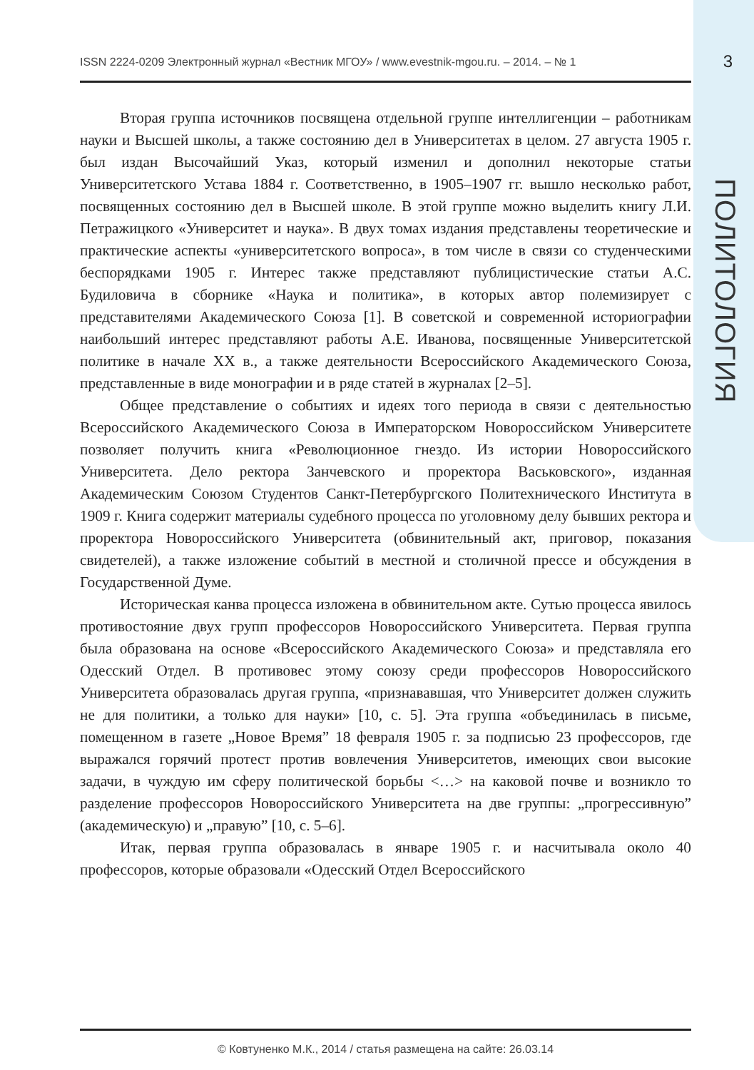ISSN 2224-0209 Электронный журнал «Вестник МГОУ» / www.evestnik-mgou.ru. – 2014. – № 1 3
ПОЛИТОЛОГИЯ
Вторая группа источников посвящена отдельной группе интеллигенции – работникам науки и Высшей школы, а также состоянию дел в Университетах в целом. 27 августа 1905 г. был издан Высочайший Указ, который изменил и дополнил некоторые статьи Университетского Устава 1884 г. Соответственно, в 1905–1907 гг. вышло несколько работ, посвященных состоянию дел в Высшей школе. В этой группе можно выделить книгу Л.И. Петражицкого «Университет и наука». В двух томах издания представлены теоретические и практические аспекты «университетского вопроса», в том числе в связи со студенческими беспорядками 1905 г. Интерес также представляют публицистические статьи А.С. Будиловича в сборнике «Наука и политика», в которых автор полемизирует с представителями Академического Союза [1]. В советской и современной историографии наибольший интерес представляют работы А.Е. Иванова, посвященные Университетской политике в начале XX в., а также деятельности Всероссийского Академического Союза, представленные в виде монографии и в ряде статей в журналах [2–5].
Общее представление о событиях и идеях того периода в связи с деятельностью Всероссийского Академического Союза в Императорском Новороссийском Университете позволяет получить книга «Революционное гнездо. Из истории Новороссийского Университета. Дело ректора Занчевского и проректора Васьковского», изданная Академическим Союзом Студентов Санкт-Петербургского Политехнического Института в 1909 г. Книга содержит материалы судебного процесса по уголовному делу бывших ректора и проректора Новороссийского Университета (обвинительный акт, приговор, показания свидетелей), а также изложение событий в местной и столичной прессе и обсуждения в Государственной Думе.
Историческая канва процесса изложена в обвинительном акте. Сутью процесса явилось противостояние двух групп профессоров Новороссийского Университета. Первая группа была образована на основе «Всероссийского Академического Союза» и представляла его Одесский Отдел. В противовес этому союзу среди профессоров Новороссийского Университета образовалась другая группа, «признававшая, что Университет должен служить не для политики, а только для науки» [10, с. 5]. Эта группа «объединилась в письме, помещенном в газете „Новое Время” 18 февраля 1905 г. за подписью 23 профессоров, где выражался горячий протест против вовлечения Университетов, имеющих свои высокие задачи, в чуждую им сферу политической борьбы <…> на каковой почве и возникло то разделение профессоров Новороссийского Университета на две группы: „прогрессивную” (академическую) и „правую” [10, с. 5–6].
Итак, первая группа образовалась в январе 1905 г. и насчитывала около 40 профессоров, которые образовали «Одесский Отдел Всероссийского
© Ковтуненко М.К., 2014 / статья размещена на сайте: 26.03.14